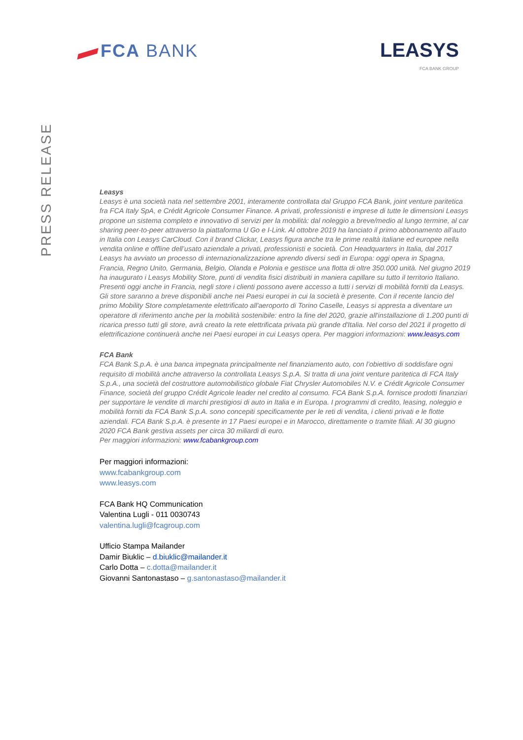FCA BANK
LEASYS
FCA BANK GROUP
PRESS RELEASE
Leasys
Leasys è una società nata nel settembre 2001, interamente controllata dal Gruppo FCA Bank, joint venture paritetica fra FCA Italy SpA, e Crédit Agricole Consumer Finance. A privati, professionisti e imprese di tutte le dimensioni Leasys propone un sistema completo e innovativo di servizi per la mobilità: dal noleggio a breve/medio al lungo termine, al car sharing peer-to-peer attraverso la piattaforma U Go e I-Link. Al ottobre 2019 ha lanciato il primo abbonamento all’auto in Italia con Leasys CarCloud. Con il brand Clickar, Leasys figura anche tra le prime realtà italiane ed europee nella vendita online e offline dell’usato aziendale a privati, professionisti e società. Con Headquarters in Italia, dal 2017 Leasys ha avviato un processo di internazionalizzazione aprendo diversi sedi in Europa: oggi opera in Spagna, Francia, Regno Unito, Germania, Belgio, Olanda e Polonia e gestisce una flotta di oltre 350.000 unità. Nel giugno 2019 ha inaugurato i Leasys Mobility Store, punti di vendita fisici distribuiti in maniera capillare su tutto il territorio Italiano. Presenti oggi anche in Francia, negli store i clienti possono avere accesso a tutti i servizi di mobilità forniti da Leasys. Gli store saranno a breve disponibili anche nei Paesi europei in cui la società è presente. Con il recente lancio del primo Mobility Store completamente elettrificato all'aeroporto di Torino Caselle, Leasys si appresta a diventare un operatore di riferimento anche per la mobilità sostenibile: entro la fine del 2020, grazie all'installazione di 1.200 punti di ricarica presso tutti gli store, avrà creato la rete elettrificata privata più grande d'Italia. Nel corso del 2021 il progetto di elettrificazione continuerà anche nei Paesi europei in cui Leasys opera. Per maggiori informazioni: www.leasys.com
FCA Bank
FCA Bank S.p.A. è una banca impegnata principalmente nel finanziamento auto, con l’obiettivo di soddisfare ogni requisito di mobilità anche attraverso la controllata Leasys S.p.A. Si tratta di una joint venture paritetica di FCA Italy S.p.A., una società del costruttore automobilistico globale Fiat Chrysler Automobiles N.V. e Crédit Agricole Consumer Finance, società del gruppo Crédit Agricole leader nel credito al consumo. FCA Bank S.p.A. fornisce prodotti finanziari per supportare le vendite di marchi prestigiosi di auto in Italia e in Europa. I programmi di credito, leasing, noleggio e mobilità forniti da FCA Bank S.p.A. sono concepiti specificamente per le reti di vendita, i clienti privati e le flotte aziendali. FCA Bank S.p.A. è presente in 17 Paesi europei e in Marocco, direttamente o tramite filiali. Al 30 giugno 2020 FCA Bank gestiva assets per circa 30 miliardi di euro.
Per maggiori informazioni: www.fcabankgroup.com
Per maggiori informazioni:
www.fcabankgroup.com
www.leasys.com
FCA Bank HQ Communication
Valentina Lugli - 011 0030743
valentina.lugli@fcagroup.com
Ufficio Stampa Mailander
Damir Biuklic – d.biuklic@mailander.it
Carlo Dotta – c.dotta@mailander.it
Giovanni Santonastaso – g.santonastaso@mailander.it